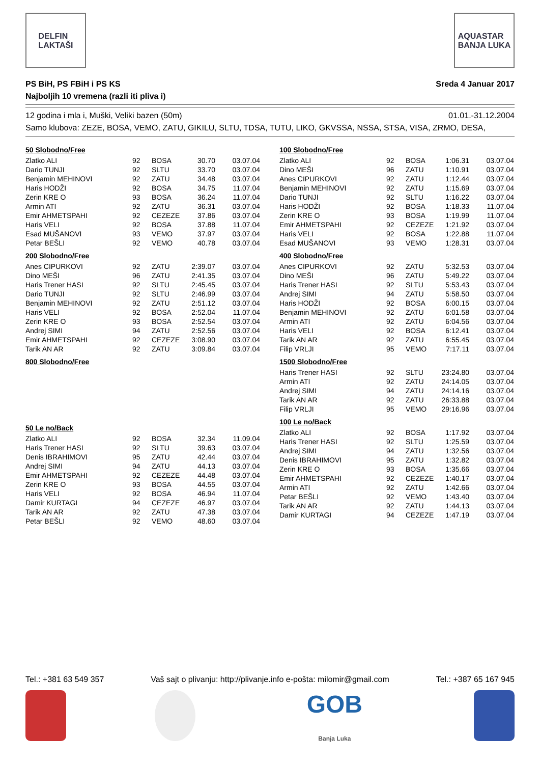DELFIN
LAKTAŠI
AQUASTAR
BANJA LUKA
PS BiH, PS FBiH i PS KS
Najboljih 10 vremena (razli iti pliva i)
Sreda 4 Januar 2017
12 godina i mla i, Muški, Veliki bazen (50m) 01.01.-31.12.2004
Samo klubova: ZEZE, BOSA, VEMO, ZATU, GIKILU, SLTU, TDSA, TUTU, LIKO, GKVSSA, NSSA, STSA, VISA, ZRMO, DESA,
50 Slobodno/Free
| Zlatko ALI | 92 | BOSA | 30.70 | 03.07.04 |
| Dario TUNJI | 92 | SLTU | 33.70 | 03.07.04 |
| Benjamin MEHINOVI | 92 | ZATU | 34.48 | 03.07.04 |
| Haris HODŽI | 92 | BOSA | 34.75 | 11.07.04 |
| Zerin KRE O | 93 | BOSA | 36.24 | 11.07.04 |
| Armin ATI | 92 | ZATU | 36.31 | 03.07.04 |
| Emir AHMETSPAHI | 92 | CEZEZE | 37.86 | 03.07.04 |
| Haris VELI | 92 | BOSA | 37.88 | 11.07.04 |
| Esad MUŠANOVI | 93 | VEMO | 37.97 | 03.07.04 |
| Petar BEŠLI | 92 | VEMO | 40.78 | 03.07.04 |
200 Slobodno/Free
| Anes CIPURKOVI | 92 | ZATU | 2:39.07 | 03.07.04 |
| Dino MEŠI | 96 | ZATU | 2:41.35 | 03.07.04 |
| Haris Trener HASI | 92 | SLTU | 2:45.45 | 03.07.04 |
| Dario TUNJI | 92 | SLTU | 2:46.99 | 03.07.04 |
| Benjamin MEHINOVI | 92 | ZATU | 2:51.12 | 03.07.04 |
| Haris VELI | 92 | BOSA | 2:52.04 | 11.07.04 |
| Zerin KRE O | 93 | BOSA | 2:52.54 | 03.07.04 |
| Andrej SIMI | 94 | ZATU | 2:52.56 | 03.07.04 |
| Emir AHMETSPAHI | 92 | CEZEZE | 3:08.90 | 03.07.04 |
| Tarik AN AR | 92 | ZATU | 3:09.84 | 03.07.04 |
800 Slobodno/Free
50 Le no/Back
| Zlatko ALI | 92 | BOSA | 32.34 | 11.09.04 |
| Haris Trener HASI | 92 | SLTU | 39.63 | 03.07.04 |
| Denis IBRAHIMOVI | 95 | ZATU | 42.44 | 03.07.04 |
| Andrej SIMI | 94 | ZATU | 44.13 | 03.07.04 |
| Emir AHMETSPAHI | 92 | CEZEZE | 44.48 | 03.07.04 |
| Zerin KRE O | 93 | BOSA | 44.55 | 03.07.04 |
| Haris VELI | 92 | BOSA | 46.94 | 11.07.04 |
| Damir KURTAGI | 94 | CEZEZE | 46.97 | 03.07.04 |
| Tarik AN AR | 92 | ZATU | 47.38 | 03.07.04 |
| Petar BEŠLI | 92 | VEMO | 48.60 | 03.07.04 |
100 Slobodno/Free
| Zlatko ALI | 92 | BOSA | 1:06.31 | 03.07.04 |
| Dino MEŠI | 96 | ZATU | 1:10.91 | 03.07.04 |
| Anes CIPURKOVI | 92 | ZATU | 1:12.44 | 03.07.04 |
| Benjamin MEHINOVI | 92 | ZATU | 1:15.69 | 03.07.04 |
| Dario TUNJI | 92 | SLTU | 1:16.22 | 03.07.04 |
| Haris HODŽI | 92 | BOSA | 1:18.33 | 11.07.04 |
| Zerin KRE O | 93 | BOSA | 1:19.99 | 11.07.04 |
| Emir AHMETSPAHI | 92 | CEZEZE | 1:21.92 | 03.07.04 |
| Haris VELI | 92 | BOSA | 1:22.88 | 11.07.04 |
| Esad MUŠANOVI | 93 | VEMO | 1:28.31 | 03.07.04 |
400 Slobodno/Free
| Anes CIPURKOVI | 92 | ZATU | 5:32.53 | 03.07.04 |
| Dino MEŠI | 96 | ZATU | 5:49.22 | 03.07.04 |
| Haris Trener HASI | 92 | SLTU | 5:53.43 | 03.07.04 |
| Andrej SIMI | 94 | ZATU | 5:58.50 | 03.07.04 |
| Haris HODŽI | 92 | BOSA | 6:00.15 | 03.07.04 |
| Benjamin MEHINOVI | 92 | ZATU | 6:01.58 | 03.07.04 |
| Armin ATI | 92 | ZATU | 6:04.56 | 03.07.04 |
| Haris VELI | 92 | BOSA | 6:12.41 | 03.07.04 |
| Tarik AN AR | 92 | ZATU | 6:55.45 | 03.07.04 |
| Filip VRLJI | 95 | VEMO | 7:17.11 | 03.07.04 |
1500 Slobodno/Free
| Haris Trener HASI | 92 | SLTU | 23:24.80 | 03.07.04 |
| Armin ATI | 92 | ZATU | 24:14.05 | 03.07.04 |
| Andrej SIMI | 94 | ZATU | 24:14.16 | 03.07.04 |
| Tarik AN AR | 92 | ZATU | 26:33.88 | 03.07.04 |
| Filip VRLJI | 95 | VEMO | 29:16.96 | 03.07.04 |
100 Le no/Back
| Zlatko ALI | 92 | BOSA | 1:17.92 | 03.07.04 |
| Haris Trener HASI | 92 | SLTU | 1:25.59 | 03.07.04 |
| Andrej SIMI | 94 | ZATU | 1:32.56 | 03.07.04 |
| Denis IBRAHIMOVI | 95 | ZATU | 1:32.82 | 03.07.04 |
| Zerin KRE O | 93 | BOSA | 1:35.66 | 03.07.04 |
| Emir AHMETSPAHI | 92 | CEZEZE | 1:40.17 | 03.07.04 |
| Armin ATI | 92 | ZATU | 1:42.66 | 03.07.04 |
| Petar BEŠLI | 92 | VEMO | 1:43.40 | 03.07.04 |
| Tarik AN AR | 92 | ZATU | 1:44.13 | 03.07.04 |
| Damir KURTAGI | 94 | CEZEZE | 1:47.19 | 03.07.04 |
Tel.: +381 63 549 357 Vaš sajt o plivanju: http://plivanje.info e-pošta: milomir@gmail.com Tel.: +387 65 167 945
GOB
Banja Luka